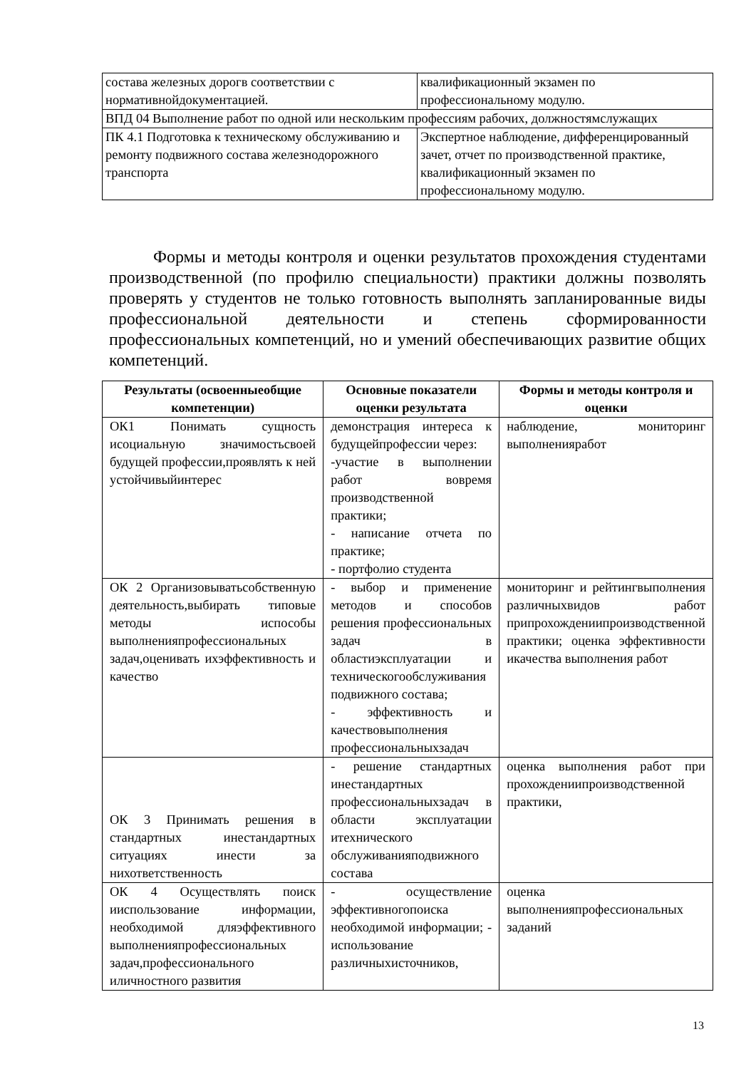| состава железных дорогв соответствии с нормативнойдокументацией. | квалификационный экзамен по профессиональному модулю. |
| ВПД 04 Выполнение работ по одной или нескольким профессиям рабочих, должностямслужащих | |
| ПК 4.1 Подготовка к техническому обслуживанию и ремонту подвижного состава железнодорожного транспорта | Экспертное наблюдение, дифференцированный зачет, отчет по производственной практике, квалификационный экзамен по профессиональному модулю. |
Формы и методы контроля и оценки результатов прохождения студентами производственной (по профилю специальности) практики должны позволять проверять у студентов не только готовность выполнять запланированные виды профессиональной деятельности и степень сформированности профессиональных компетенций, но и умений обеспечивающих развитие общих компетенций.
| Результаты (освоенныеобщие компетенции) | Основные показатели оценки результата | Формы и методы контроля и оценки |
| --- | --- | --- |
| ОК1 Понимать сущность исоциальную значимостьсвоей будущей профессии,проявлять к ней устойчивыйинтерес | демонстрация интереса к будущейпрофессии через: -участие в выполнении работ вовремя производственной практики; - написание отчета по практике; - портфолио студента | наблюдение, мониторинг выполненияработ |
| ОК 2 Организовыватьсобственную деятельность,выбирать типовые методы испособы выполненияпрофессиональных задач,оценивать ихэффективность и качество | - выбор и применение методов и способов решения профессиональных задач в областиэксплуатации и техническогообслуживания подвижного состава; - эффективность и качествовыполнения профессиональныхзадач | мониторинг и рейтингвыполнения различныхвидов работ припрохождениипроизводственной практики; оценка эффективности икачества выполнения работ |
| ОК 3 Принимать решения в стандартных инестандартных ситуациях инести за нихответственность | - решение стандартных инестандартных профессиональныхзадач в области эксплуатации итехнического обслуживанияподвижного состава | оценка выполнения работ при прохождениипроизводственной практики, |
| ОК 4 Осуществлять поиск ииспользование информации, необходимой дляэффективного выполненияпрофессиональных задач,профессионального иличностного развития | - осуществление эффективногопоиска необходимой информации; - использование различныхисточников, | оценка выполненияпрофессиональных заданий |
13